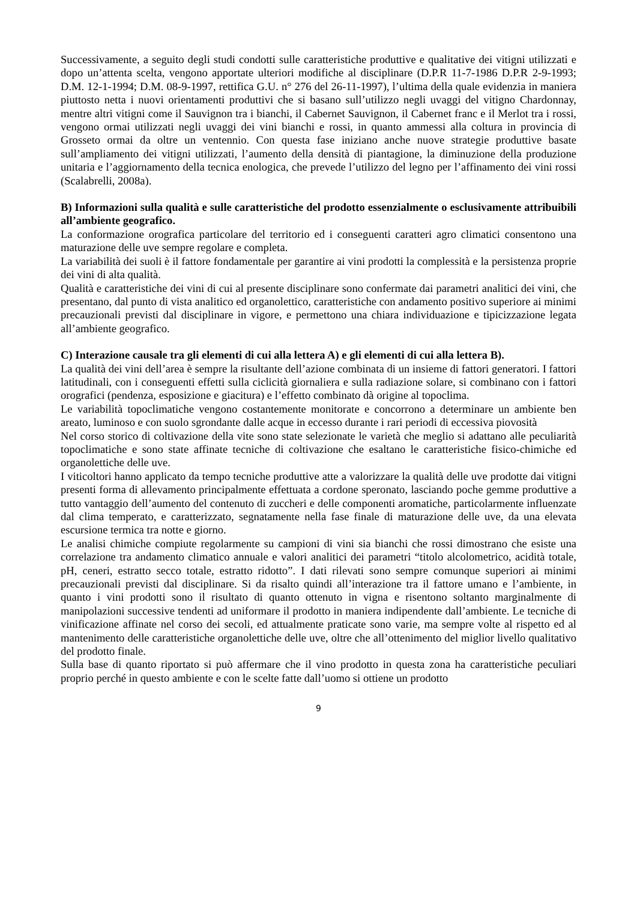Successivamente, a seguito degli studi condotti sulle caratteristiche produttive e qualitative dei vitigni utilizzati e dopo un’attenta scelta, vengono apportate ulteriori modifiche al disciplinare (D.P.R 11-7-1986 D.P.R 2-9-1993; D.M. 12-1-1994; D.M. 08-9-1997, rettifica G.U. n° 276 del 26-11-1997), l’ultima della quale evidenzia in maniera piuttosto netta i nuovi orientamenti produttivi che si basano sull’utilizzo negli uvaggi del vitigno Chardonnay, mentre altri vitigni come il Sauvignon tra i bianchi, il Cabernet Sauvignon, il Cabernet franc e il Merlot tra i rossi, vengono ormai utilizzati negli uvaggi dei vini bianchi e rossi, in quanto ammessi alla coltura in provincia di Grosseto ormai da oltre un ventennio. Con questa fase iniziano anche nuove strategie produttive basate sull’ampliamento dei vitigni utilizzati, l’aumento della densità di piantagione, la diminuzione della produzione unitaria e l’aggiornamento della tecnica enologica, che prevede l’utilizzo del legno per l’affinamento dei vini rossi (Scalabrelli, 2008a).
B) Informazioni sulla qualità e sulle caratteristiche del prodotto essenzialmente o esclusivamente attribuibili all’ambiente geografico.
La conformazione orografica particolare del territorio ed i conseguenti caratteri agro climatici consentono una maturazione delle uve sempre regolare e completa.
La variabilità dei suoli è il fattore fondamentale per garantire ai vini prodotti la complessità e la persistenza proprie dei vini di alta qualità.
Qualità e caratteristiche dei vini di cui al presente disciplinare sono confermate dai parametri analitici dei vini, che presentano, dal punto di vista analitico ed organolettico, caratteristiche con andamento positivo superiore ai minimi precauzionali previsti dal disciplinare in vigore, e permettono una chiara individuazione e tipicizzazione legata all’ambiente geografico.
C) Interazione causale tra gli elementi di cui alla lettera A) e gli elementi di cui alla lettera B).
La qualità dei vini dell’area è sempre la risultante dell’azione combinata di un insieme di fattori generatori. I fattori latitudinali, con i conseguenti effetti sulla ciclicità giornaliera e sulla radiazione solare, si combinano con i fattori orografici (pendenza, esposizione e giacitura) e l’effetto combinato dà origine al topoclima.
Le variabilità topoclimatiche vengono costantemente monitorate e concorrono a determinare un ambiente ben areato, luminoso e con suolo sgrondante dalle acque in eccesso durante i rari periodi di eccessiva piovosità
Nel corso storico di coltivazione della vite sono state selezionate le varietà che meglio si adattano alle peculiarità topoclimatiche e sono state affinate tecniche di coltivazione che esaltano le caratteristiche fisico-chimiche ed organolettiche delle uve.
I viticoltori hanno applicato da tempo tecniche produttive atte a valorizzare la qualità delle uve prodotte dai vitigni presenti forma di allevamento principalmente effettuata a cordone speronato, lasciando poche gemme produttive a tutto vantaggio dell’aumento del contenuto di zuccheri e delle componenti aromatiche, particolarmente influenzate dal clima temperato, e caratterizzato, segnatamente nella fase finale di maturazione delle uve, da una elevata escursione termica tra notte e giorno.
Le analisi chimiche compiute regolarmente su campioni di vini sia bianchi che rossi dimostrano che esiste una correlazione tra andamento climatico annuale e valori analitici dei parametri “titolo alcolometrico, acidità totale, pH, ceneri, estratto secco totale, estratto ridotto”. I dati rilevati sono sempre comunque superiori ai minimi precauzionali previsti dal disciplinare. Si da risalto quindi all’interazione tra il fattore umano e l’ambiente, in quanto i vini prodotti sono il risultato di quanto ottenuto in vigna e risentono soltanto marginalmente di manipolazioni successive tendenti ad uniformare il prodotto in maniera indipendente dall’ambiente. Le tecniche di vinificazione affinate nel corso dei secoli, ed attualmente praticate sono varie, ma sempre volte al rispetto ed al mantenimento delle caratteristiche organolettiche delle uve, oltre che all’ottenimento del miglior livello qualitativo del prodotto finale.
Sulla base di quanto riportato si può affermare che il vino prodotto in questa zona ha caratteristiche peculiari proprio perché in questo ambiente e con le scelte fatte dall’uomo si ottiene un prodotto
9